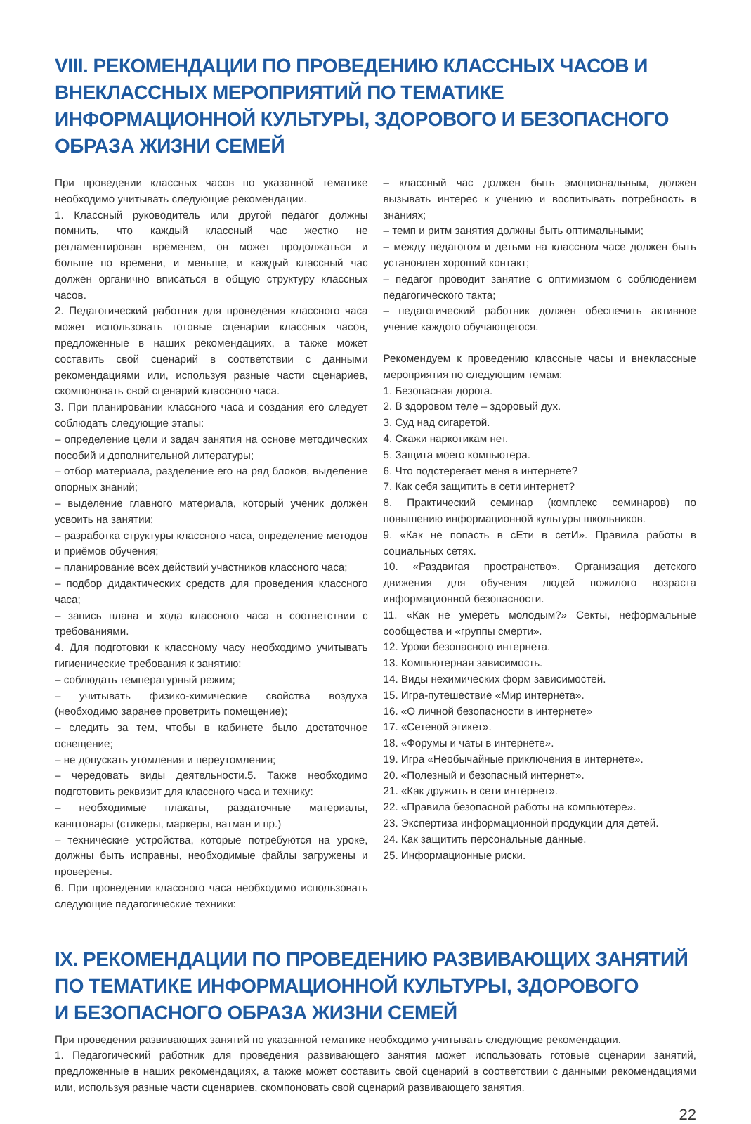VIII. РЕКОМЕНДАЦИИ ПО ПРОВЕДЕНИЮ КЛАССНЫХ ЧАСОВ И ВНЕКЛАССНЫХ МЕРОПРИЯТИЙ ПО ТЕМАТИКЕ ИНФОРМАЦИОННОЙ КУЛЬТУРЫ, ЗДОРОВОГО И БЕЗОПАСНОГО ОБРАЗА ЖИЗНИ СЕМЕЙ
При проведении классных часов по указанной тематике необходимо учитывать следующие рекомендации.
1. Классный руководитель или другой педагог должны помнить, что каждый классный час жестко не регламентирован временем, он может продолжаться и больше по времени, и меньше, и каждый классный час должен органично вписаться в общую структуру классных часов.
2. Педагогический работник для проведения классного часа может использовать готовые сценарии классных часов, предложенные в наших рекомендациях, а также может составить свой сценарий в соответствии с данными рекомендациями или, используя разные части сценариев, скомпоновать свой сценарий классного часа.
3. При планировании классного часа и создания его следует соблюдать следующие этапы:
– определение цели и задач занятия на основе методических пособий и дополнительной литературы;
– отбор материала, разделение его на ряд блоков, выделение опорных знаний;
– выделение главного материала, который ученик должен усвоить на занятии;
– разработка структуры классного часа, определение методов и приёмов обучения;
– планирование всех действий участников классного часа;
– подбор дидактических средств для проведения классного часа;
– запись плана и хода классного часа в соответствии с требованиями.
4. Для подготовки к классному часу необходимо учитывать гигиенические требования к занятию:
– соблюдать температурный режим;
– учитывать физико-химические свойства воздуха (необходимо заранее проветрить помещение);
– следить за тем, чтобы в кабинете было достаточное освещение;
– не допускать утомления и переутомления;
– чередовать виды деятельности.5. Также необходимо подготовить реквизит для классного часа и технику:
– необходимые плакаты, раздаточные материалы, канцтовары (стикеры, маркеры, ватман и пр.)
– технические устройства, которые потребуются на уроке, должны быть исправны, необходимые файлы загружены и проверены.
6. При проведении классного часа необходимо использовать следующие педагогические техники:
– классный час должен быть эмоциональным, должен вызывать интерес к учению и воспитывать потребность в знаниях;
– темп и ритм занятия должны быть оптимальными;
– между педагогом и детьми на классном часе должен быть установлен хороший контакт;
– педагог проводит занятие с оптимизмом с соблюдением педагогического такта;
– педагогический работник должен обеспечить активное учение каждого обучающегося.
Рекомендуем к проведению классные часы и внеклассные мероприятия по следующим темам:
1. Безопасная дорога.
2. В здоровом теле – здоровый дух.
3. Суд над сигаретой.
4. Скажи наркотикам нет.
5. Защита моего компьютера.
6. Что подстерегает меня в интернете?
7. Как себя защитить в сети интернет?
8. Практический семинар (комплекс семинаров) по повышению информационной культуры школьников.
9. «Как не попасть в сЕти в сетИ». Правила работы в социальных сетях.
10. «Раздвигая пространство». Организация детского движения для обучения людей пожилого возраста информационной безопасности.
11. «Как не умереть молодым?» Секты, неформальные сообщества и «группы смерти».
12. Уроки безопасного интернета.
13. Компьютерная зависимость.
14. Виды нехимических форм зависимостей.
15. Игра-путешествие «Мир интернета».
16. «О личной безопасности в интернете»
17. «Сетевой этикет».
18. «Форумы и чаты в интернете».
19. Игра «Необычайные приключения в интернете».
20. «Полезный и безопасный интернет».
21. «Как дружить в сети интернет».
22. «Правила безопасной работы на компьютере».
23. Экспертиза информационной продукции для детей.
24. Как защитить персональные данные.
25. Информационные риски.
IX. РЕКОМЕНДАЦИИ ПО ПРОВЕДЕНИЮ РАЗВИВАЮЩИХ ЗАНЯТИЙ
ПО ТЕМАТИКЕ ИНФОРМАЦИОННОЙ КУЛЬТУРЫ, ЗДОРОВОГО
И БЕЗОПАСНОГО ОБРАЗА ЖИЗНИ СЕМЕЙ
При проведении развивающих занятий по указанной тематике необходимо учитывать следующие рекомендации.
1. Педагогический работник для проведения развивающего занятия может использовать готовые сценарии занятий, предложенные в наших рекомендациях, а также может составить свой сценарий в соответствии с данными рекомендациями или, используя разные части сценариев, скомпоновать свой сценарий развивающего занятия.
22